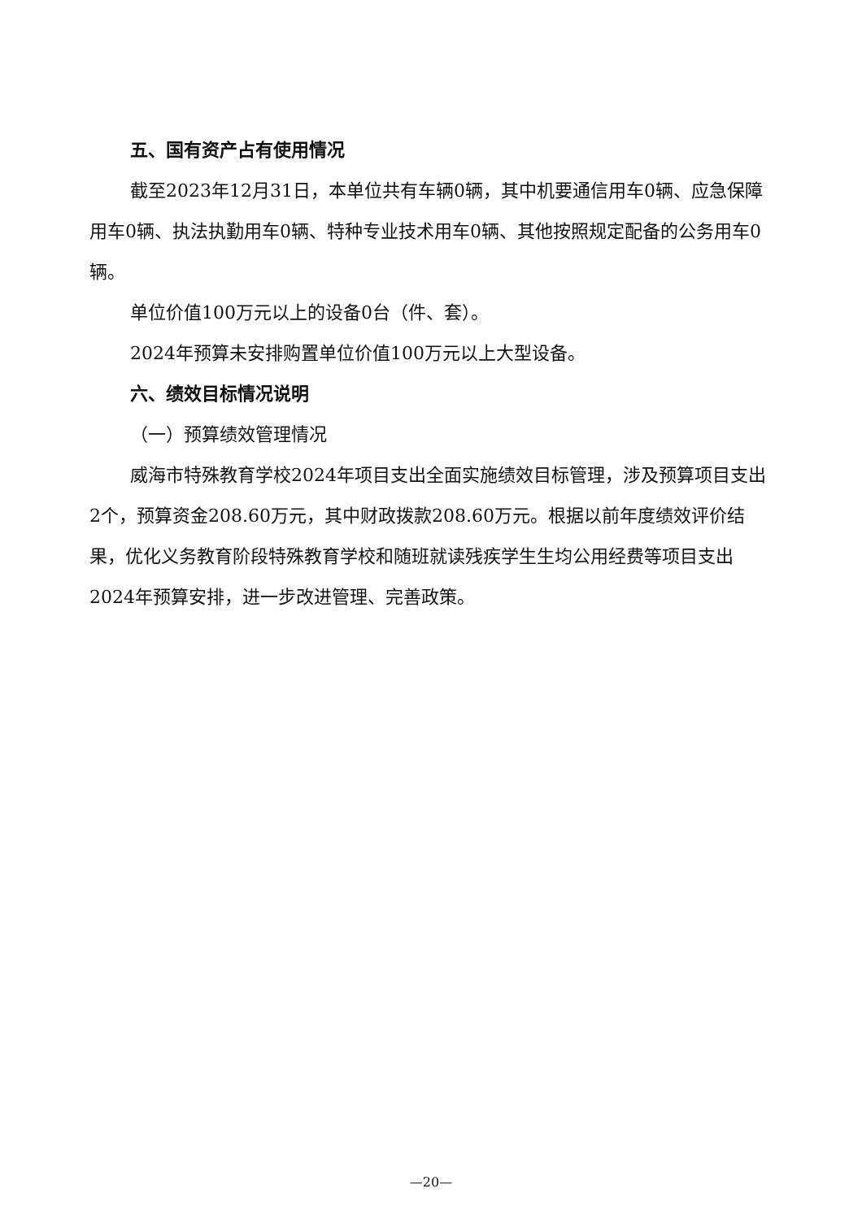五、国有资产占有使用情况
截至2023年12月31日，本单位共有车辆0辆，其中机要通信用车0辆、应急保障用车0辆、执法执勤用车0辆、特种专业技术用车0辆、其他按照规定配备的公务用车0辆。
单位价值100万元以上的设备0台（件、套）。
2024年预算未安排购置单位价值100万元以上大型设备。
六、绩效目标情况说明
（一）预算绩效管理情况
威海市特殊教育学校2024年项目支出全面实施绩效目标管理，涉及预算项目支出2个，预算资金208.60万元，其中财政拨款208.60万元。根据以前年度绩效评价结果，优化义务教育阶段特殊教育学校和随班就读残疾学生生均公用经费等项目支出2024年预算安排，进一步改进管理、完善政策。
—20—